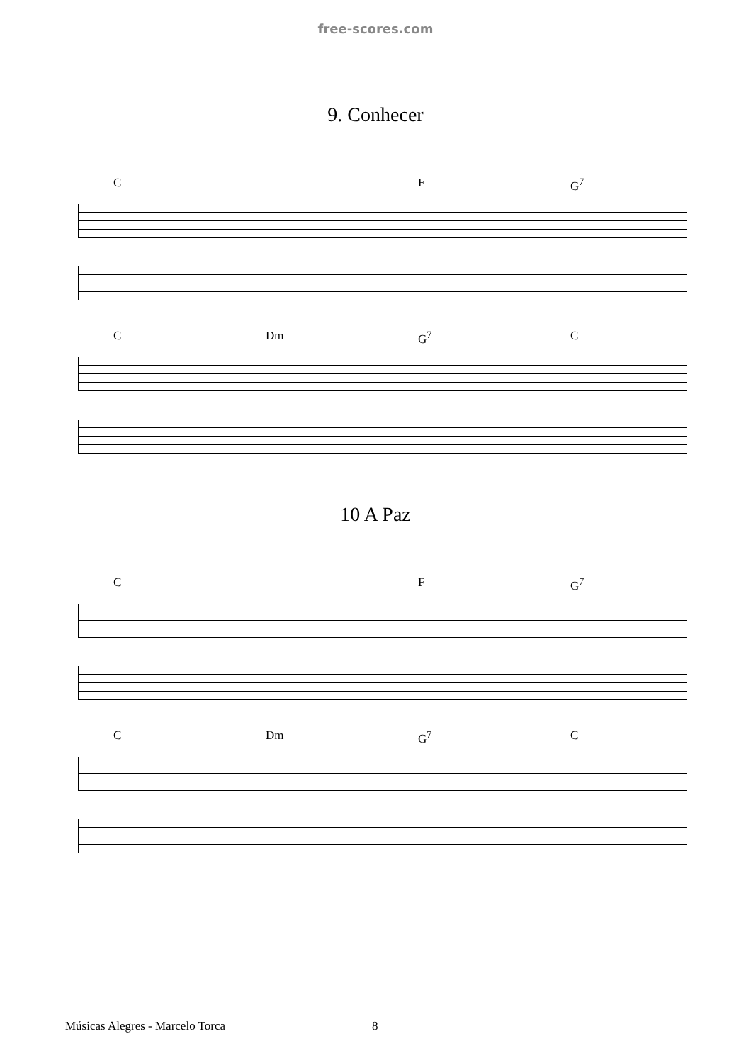free-scores.com
9. Conhecer
C F G<sup>7</sup>
C Dm G<sup>7</sup> C
10 A Paz
C F G<sup>7</sup>
C Dm G<sup>7</sup> C
Músicas Alegres - Marcelo Torca
8